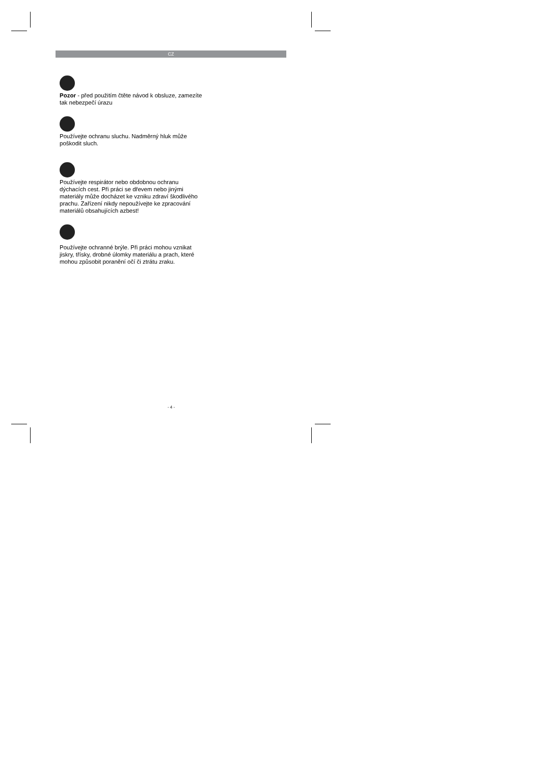CZ
Pozor - před použitím čtěte návod k obsluze, zamezíte tak nebezpečí úrazu
Používejte ochranu sluchu. Nadměrný hluk může poškodit sluch.
Používejte respirátor nebo obdobnou ochranu dýchacích cest. Při práci se dřevem nebo jinými materiály může docházet ke vzniku zdraví škodlivého prachu. Zařízení nikdy nepoužívejte ke zpracování materiálů obsahujících azbest!
Používejte ochranné brýle. Při práci mohou vznikat jiskry, třísky, drobné úlomky materiálu a prach, které mohou způsobit poranění očí či ztrátu zraku.
- 4 -